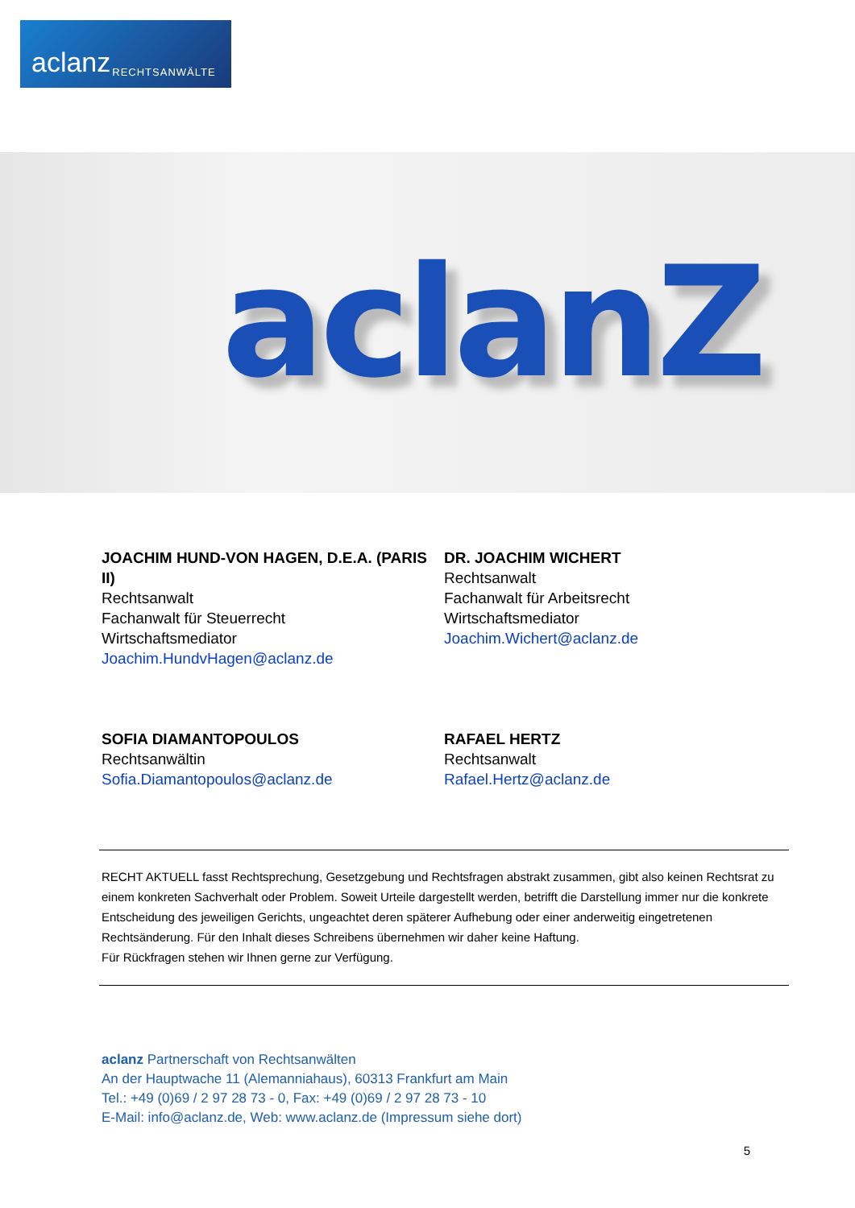aclanz RECHTSANWÄLTE
aclanZ
JOACHIM HUND-VON HAGEN, D.E.A. (PARIS II)
Rechtsanwalt
Fachanwalt für Steuerrecht
Wirtschaftsmediator
Joachim.HundvHagen@aclanz.de
DR. JOACHIM WICHERT
Rechtsanwalt
Fachanwalt für Arbeitsrecht
Wirtschaftsmediator
Joachim.Wichert@aclanz.de
SOFIA DIAMANTOPOULOS
Rechtsanwältin
Sofia.Diamantopoulos@aclanz.de
RAFAEL HERTZ
Rechtsanwalt
Rafael.Hertz@aclanz.de
RECHT AKTUELL fasst Rechtsprechung, Gesetzgebung und Rechtsfragen abstrakt zusammen, gibt also keinen Rechts­rat zu einem konkreten Sachverhalt oder Problem. Soweit Urteile dargestellt werden, betrifft die Darstellung immer nur die konkrete Entscheidung des jeweiligen Gerichts, ungeachtet deren späterer Aufhebung oder einer anderwei­tig eingetretenen Rechtsänderung. Für den Inhalt dieses Schreibens übernehmen wir daher keine Haftung.
Für Rückfragen stehen wir Ihnen gerne zur Verfügung.
aclanz Partnerschaft von Rechtsanwälten
An der Hauptwache 11 (Alemanniahaus), 60313 Frankfurt am Main
Tel.: +49 (0)69 / 2 97 28 73 - 0, Fax: +49 (0)69 / 2 97 28 73 - 10
E-Mail: info@aclanz.de, Web: www.aclanz.de (Impressum siehe dort)
5